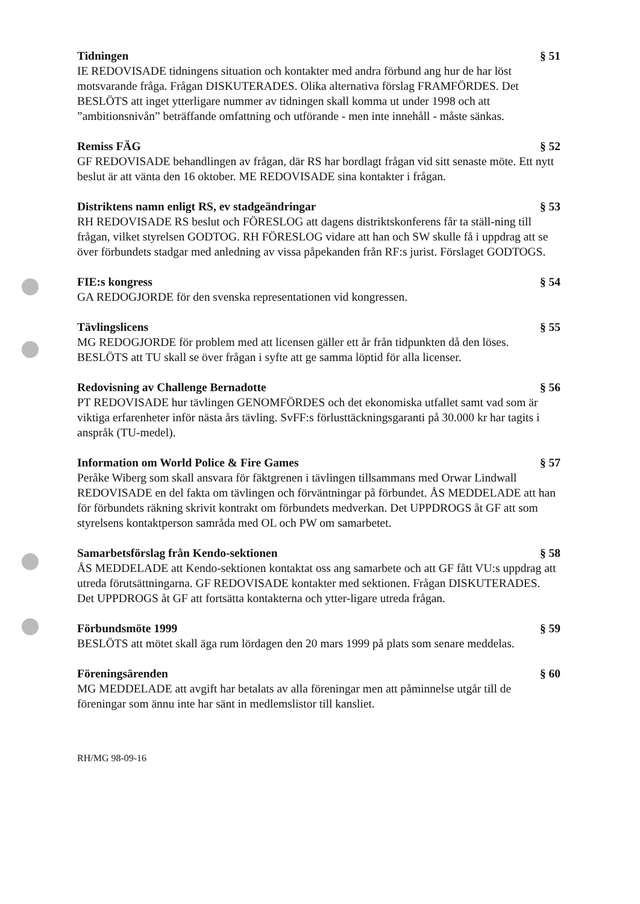Tidningen § 51
IE REDOVISADE tidningens situation och kontakter med andra förbund ang hur de har löst motsvarande fråga. Frågan DISKUTERADES. Olika alternativa förslag FRAMFÖRDES. Det BESLÖTS att inget ytterligare nummer av tidningen skall komma ut under 1998 och att ”ambitionsnivån” beträffande omfattning och utförande - men inte innehåll - måste sänkas.
Remiss FÄG § 52
GF REDOVISADE behandlingen av frågan, där RS har bordlagt frågan vid sitt senaste möte. Ett nytt beslut är att vänta den 16 oktober. ME REDOVISADE sina kontakter i frågan.
Distriktens namn enligt RS, ev stadgeändringar § 53
RH REDOVISADE RS beslut och FÖRESLOG att dagens distriktskonferens får ta ställ-ning till frågan, vilket styrelsen GODTOG. RH FÖRESLOG vidare att han och SW skulle få i uppdrag att se över förbundets stadgar med anledning av vissa påpekanden från RF:s jurist. Förslaget GODTOGS.
FIE:s kongress § 54
GA REDOGJORDE för den svenska representationen vid kongressen.
Tävlingslicens § 55
MG REDOGJORDE för problem med att licensen gäller ett år från tidpunkten då den löses. BESLÖTS att TU skall se över frågan i syfte att ge samma löptid för alla licenser.
Redovisning av Challenge Bernadotte § 56
PT REDOVISADE hur tävlingen GENOMFÖRDES och det ekonomiska utfallet samt vad som är viktiga erfarenheter inför nästa års tävling. SvFF:s förlusttäckningsgaranti på 30.000 kr har tagits i anspråk (TU-medel).
Information om World Police & Fire Games § 57
Peråke Wiberg som skall ansvara för fäktgrenen i tävlingen tillsammans med Orwar Lindwall REDOVISADE en del fakta om tävlingen och förväntningar på förbundet. ÅS MEDDELADE att han för förbundets räkning skrivit kontrakt om förbundets medverkan. Det UPPDROGS åt GF att som styrelsens kontaktperson samråda med OL och PW om samarbetet.
Samarbetsförslag från Kendo-sektionen § 58
ÅS MEDDELADE att Kendo-sektionen kontaktat oss ang samarbete och att GF fått VU:s uppdrag att utreda förutsättningarna. GF REDOVISADE kontakter med sektionen. Frågan DISKUTERADES. Det UPPDROGS åt GF att fortsätta kontakterna och ytter-ligare utreda frågan.
Förbundsmöte 1999 § 59
BESLÖTS att mötet skall äga rum lördagen den 20 mars 1999 på plats som senare meddelas.
Föreningsärenden § 60
MG MEDDELADE att avgift har betalats av alla föreningar men att påminnelse utgår till de föreningar som ännu inte har sänt in medlemslistor till kansliet.
RH/MG 98-09-16